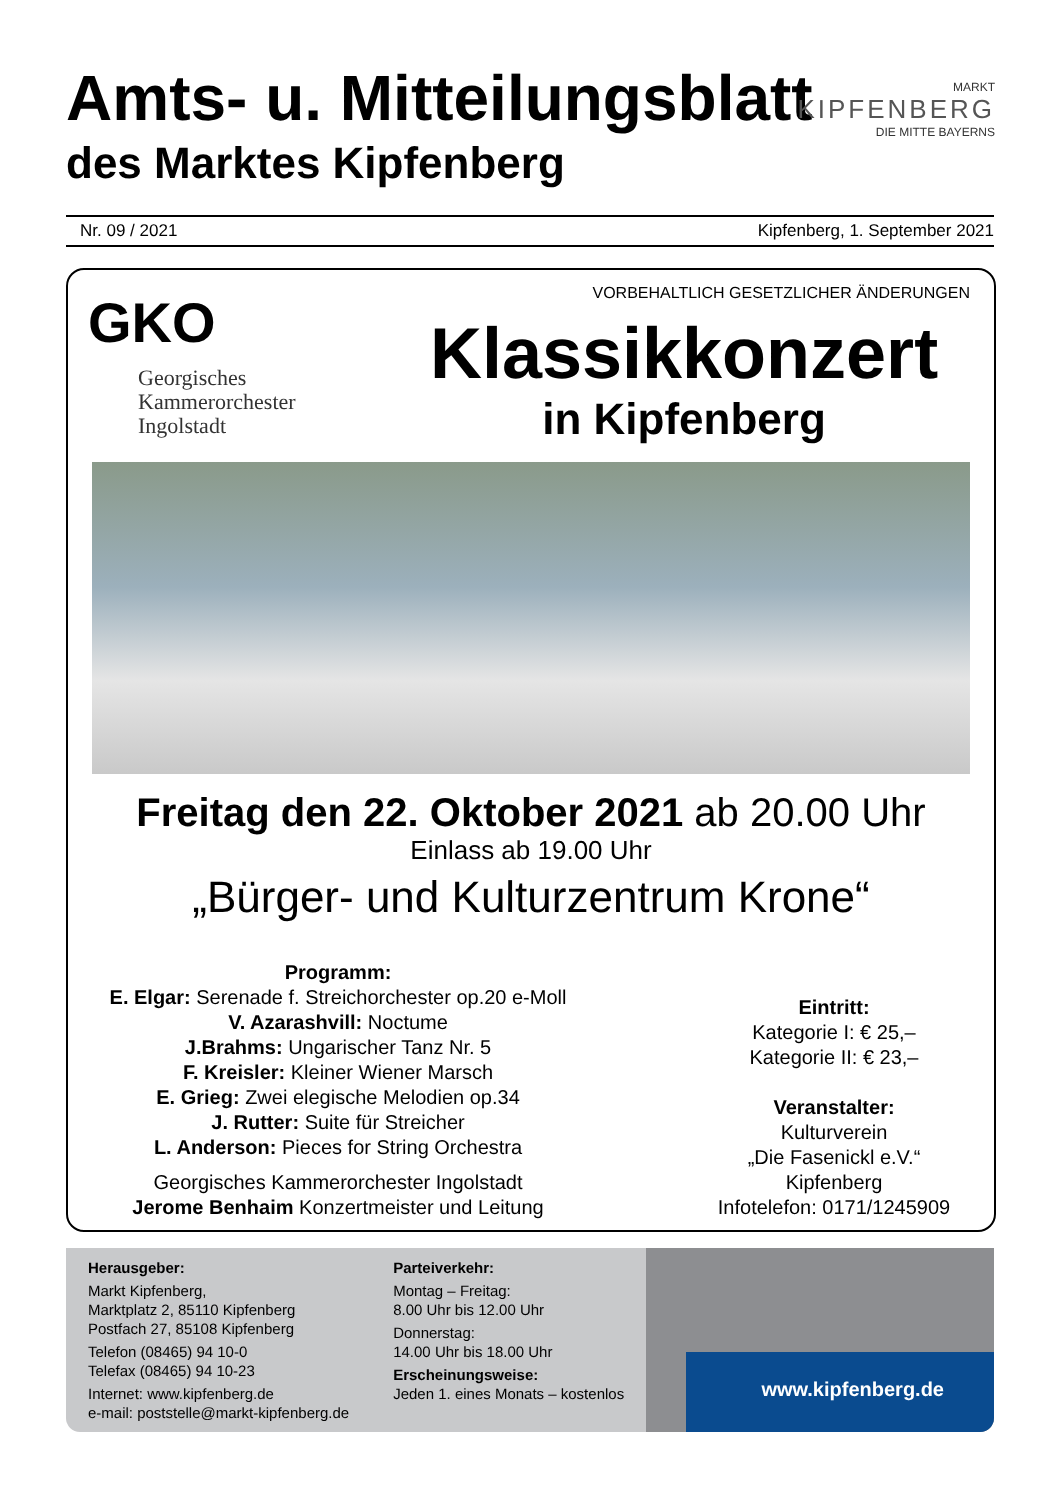Amts- u. Mitteilungsblatt
des Marktes Kipfenberg
MARKT
KIPFENBERG
DIE MITTE BAYERNS
Nr. 09 / 2021 Kipfenberg, 1. September 2021
GKO
Georgisches
Kammerorchester
Ingolstadt
VORBEHALTLICH GESETZLICHER ÄNDERUNGEN
Klassikkonzert
in Kipfenberg
Freitag den 22. Oktober 2021 ab 20.00 Uhr
Einlass ab 19.00 Uhr
„Bürger- und Kulturzentrum Krone“
Programm:
E. Elgar: Serenade f. Streichorchester op.20 e-Moll
V. Azarashvill: Noctume
J.Brahms: Ungarischer Tanz Nr. 5
F. Kreisler: Kleiner Wiener Marsch
E. Grieg: Zwei elegische Melodien op.34
J. Rutter: Suite für Streicher
L. Anderson: Pieces for String Orchestra
Georgisches Kammerorchester Ingolstadt
Jerome Benhaim Konzertmeister und Leitung
Eintritt:
Kategorie I: € 25,–
Kategorie II: € 23,–
Veranstalter:
Kulturverein
„Die Fasenickl e.V.“
Kipfenberg
Infotelefon: 0171/1245909
Herausgeber:
Markt Kipfenberg,
Marktplatz 2, 85110 Kipfenberg
Postfach 27, 85108 Kipfenberg
Telefon (08465) 94 10-0
Telefax (08465) 94 10-23
Internet: www.kipfenberg.de
e-mail: poststelle@markt-kipfenberg.de
Parteiverkehr:
Montag – Freitag:
8.00 Uhr bis 12.00 Uhr
Donnerstag:
14.00 Uhr bis 18.00 Uhr
Erscheinungsweise:
Jeden 1. eines Monats – kostenlos
www.kipfenberg.de